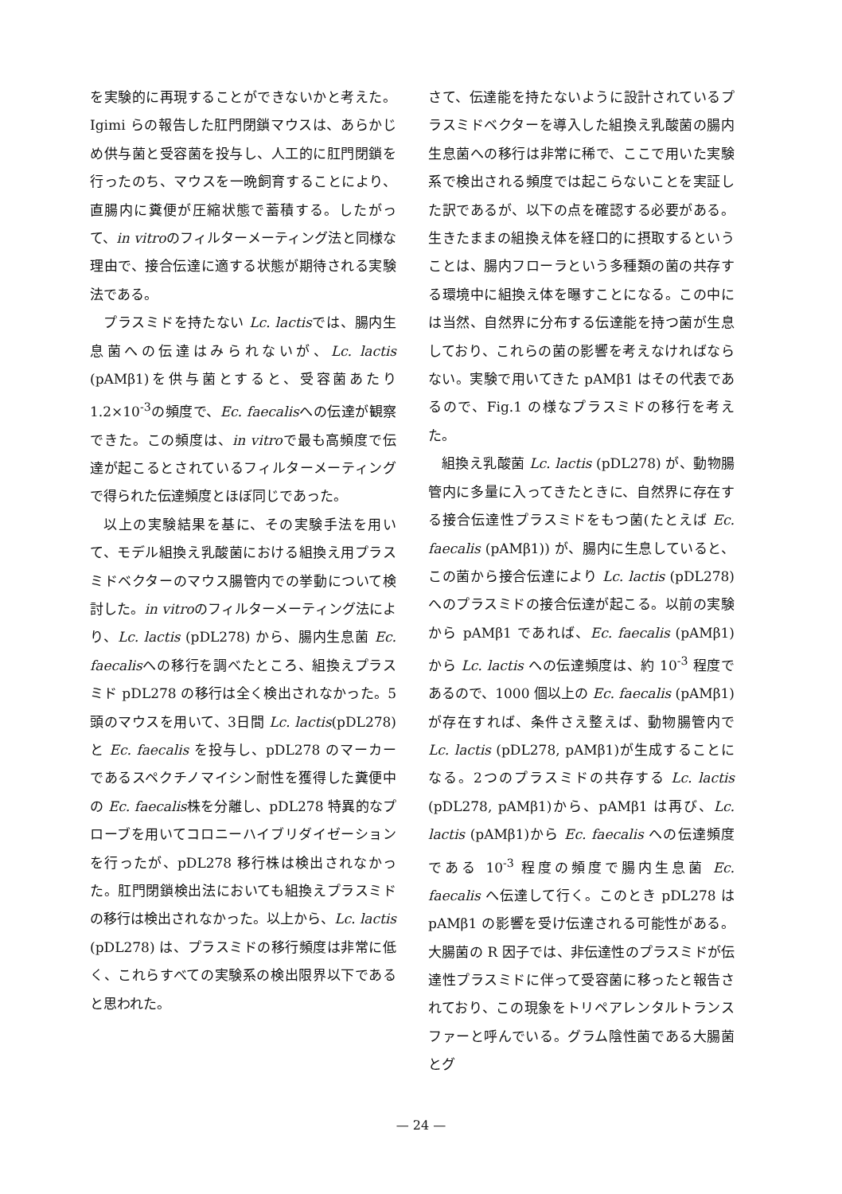を実験的に再現することができないかと考えた。Igimi らの報告した肛門閉鎖マウスは、あらかじめ供与菌と受容菌を投与し、人工的に肛門閉鎖を行ったのち、マウスを一晩飼育することにより、直腸内に糞便が圧縮状態で蓄積する。したがって、in vitroのフィルターメーティング法と同様な理由で、接合伝達に適する状態が期待される実験法である。
プラスミドを持たない Lc. lactisでは、腸内生息菌への伝達はみられないが、Lc. lactis (pAMβ1)を供与菌とすると、受容菌あたり 1.2×10<sup>-3</sup>の頻度で、Ec. faecalisへの伝達が観察できた。この頻度は、in vitroで最も高頻度で伝達が起こるとされているフィルターメーティングで得られた伝達頻度とほぼ同じであった。
以上の実験結果を基に、その実験手法を用いて、モデル組換え乳酸菌における組換え用プラスミドベクターのマウス腸管内での挙動について検討した。in vitroのフィルターメーティング法により、Lc. lactis (pDL278) から、腸内生息菌 Ec. faecalisへの移行を調べたところ、組換えプラスミド pDL278 の移行は全く検出されなかった。5頭のマウスを用いて、3日間 Lc. lactis(pDL278)と Ec. faecalis を投与し、pDL278 のマーカーであるスペクチノマイシン耐性を獲得した糞便中の Ec. faecalis株を分離し、pDL278 特異的なプローブを用いてコロニーハイブリダイゼーションを行ったが、pDL278 移行株は検出されなかった。肛門閉鎖検出法においても組換えプラスミドの移行は検出されなかった。以上から、Lc. lactis (pDL278) は、プラスミドの移行頻度は非常に低く、これらすべての実験系の検出限界以下であると思われた。
さて、伝達能を持たないように設計されているプラスミドベクターを導入した組換え乳酸菌の腸内生息菌への移行は非常に稀で、ここで用いた実験系で検出される頻度では起こらないことを実証した訳であるが、以下の点を確認する必要がある。生きたままの組換え体を経口的に摂取するということは、腸内フローラという多種類の菌の共存する環境中に組換え体を曝すことになる。この中には当然、自然界に分布する伝達能を持つ菌が生息しており、これらの菌の影響を考えなければならない。実験で用いてきた pAMβ1 はその代表であるので、Fig.1 の様なプラスミドの移行を考えた。
組換え乳酸菌 Lc. lactis (pDL278) が、動物腸管内に多量に入ってきたときに、自然界に存在する接合伝達性プラスミドをもつ菌(たとえば Ec. faecalis (pAMβ1)) が、腸内に生息していると、この菌から接合伝達により Lc. lactis (pDL278) へのプラスミドの接合伝達が起こる。以前の実験から pAMβ1 であれば、Ec. faecalis (pAMβ1)から Lc. lactis への伝達頻度は、約 10<sup>-3</sup> 程度であるので、1000 個以上の Ec. faecalis (pAMβ1)が存在すれば、条件さえ整えば、動物腸管内で Lc. lactis (pDL278, pAMβ1)が生成することになる。2つのプラスミドの共存する Lc. lactis (pDL278, pAMβ1)から、pAMβ1 は再び、Lc. lactis (pAMβ1)から Ec. faecalis への伝達頻度である 10<sup>-3</sup> 程度の頻度で腸内生息菌 Ec. faecalis へ伝達して行く。このとき pDL278 は pAMβ1 の影響を受け伝達される可能性がある。大腸菌の R 因子では、非伝達性のプラスミドが伝達性プラスミドに伴って受容菌に移ったと報告されており、この現象をトリペアレンタルトランスファーと呼んでいる。グラム陰性菌である大腸菌とグ
— 24 —